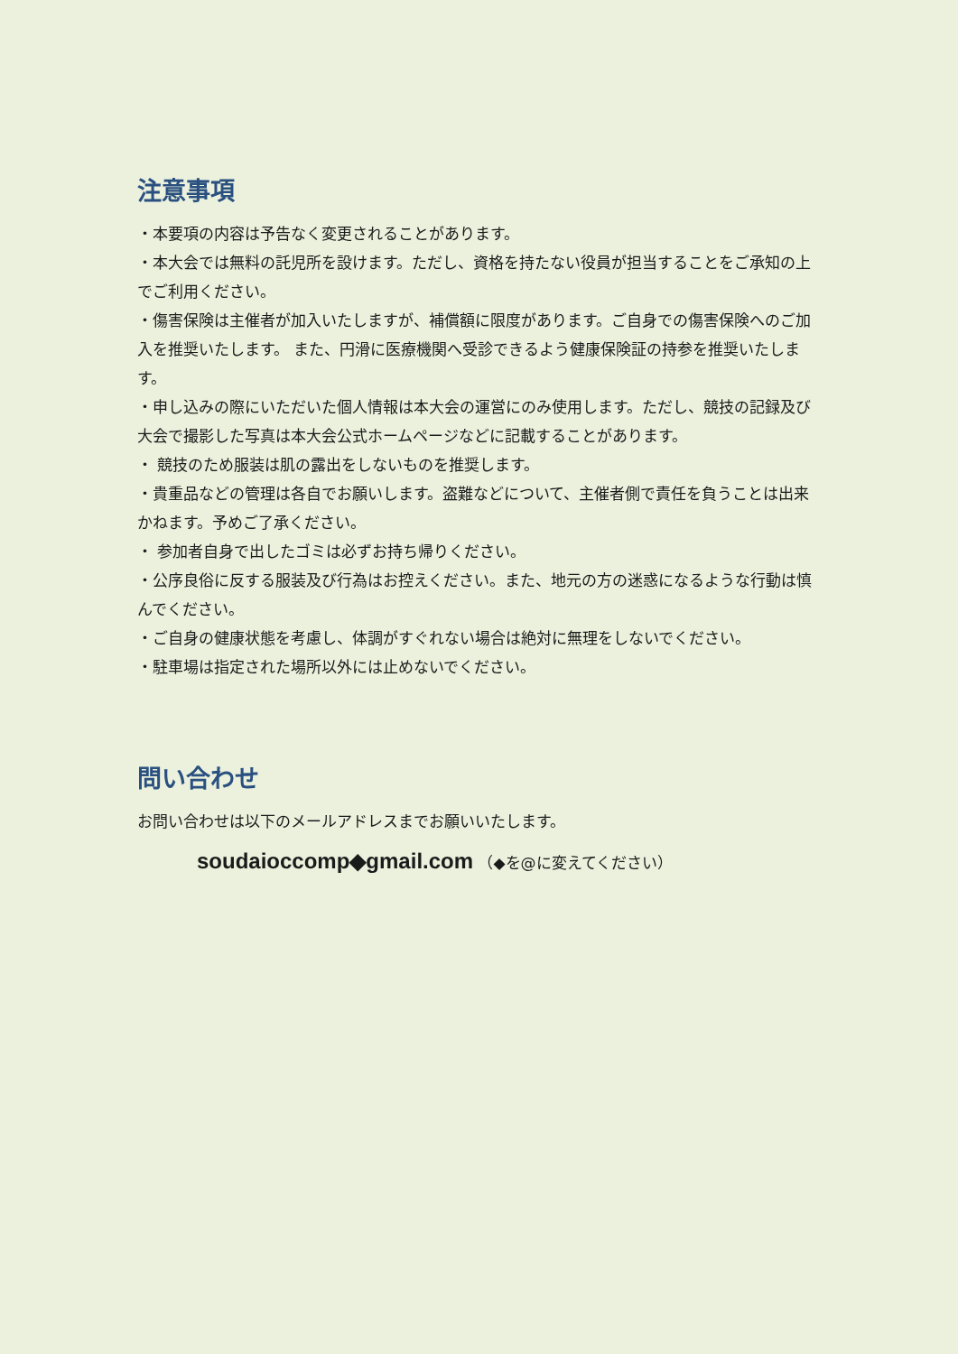注意事項
・本要項の内容は予告なく変更されることがあります。
・本大会では無料の託児所を設けます。ただし、資格を持たない役員が担当することをご承知の上でご利用ください。
・傷害保険は主催者が加入いたしますが、補償額に限度があります。ご自身での傷害保険へのご加入を推奨いたします。 また、円滑に医療機関へ受診できるよう健康保険証の持参を推奨いたします。
・申し込みの際にいただいた個人情報は本大会の運営にのみ使用します。ただし、競技の記録及び大会で撮影した写真は本大会公式ホームページなどに記載することがあります。
・ 競技のため服装は肌の露出をしないものを推奨します。
・貴重品などの管理は各自でお願いします。盗難などについて、主催者側で責任を負うことは出来かねます。予めご了承ください。
・ 参加者自身で出したゴミは必ずお持ち帰りください。
・公序良俗に反する服装及び行為はお控えください。また、地元の方の迷惑になるような行動は慎んでください。
・ご自身の健康状態を考慮し、体調がすぐれない場合は絶対に無理をしないでください。
・駐車場は指定された場所以外には止めないでください。
問い合わせ
お問い合わせは以下のメールアドレスまでお願いいたします。
soudaioccomp◆gmail.com （◆を@に変えてください）